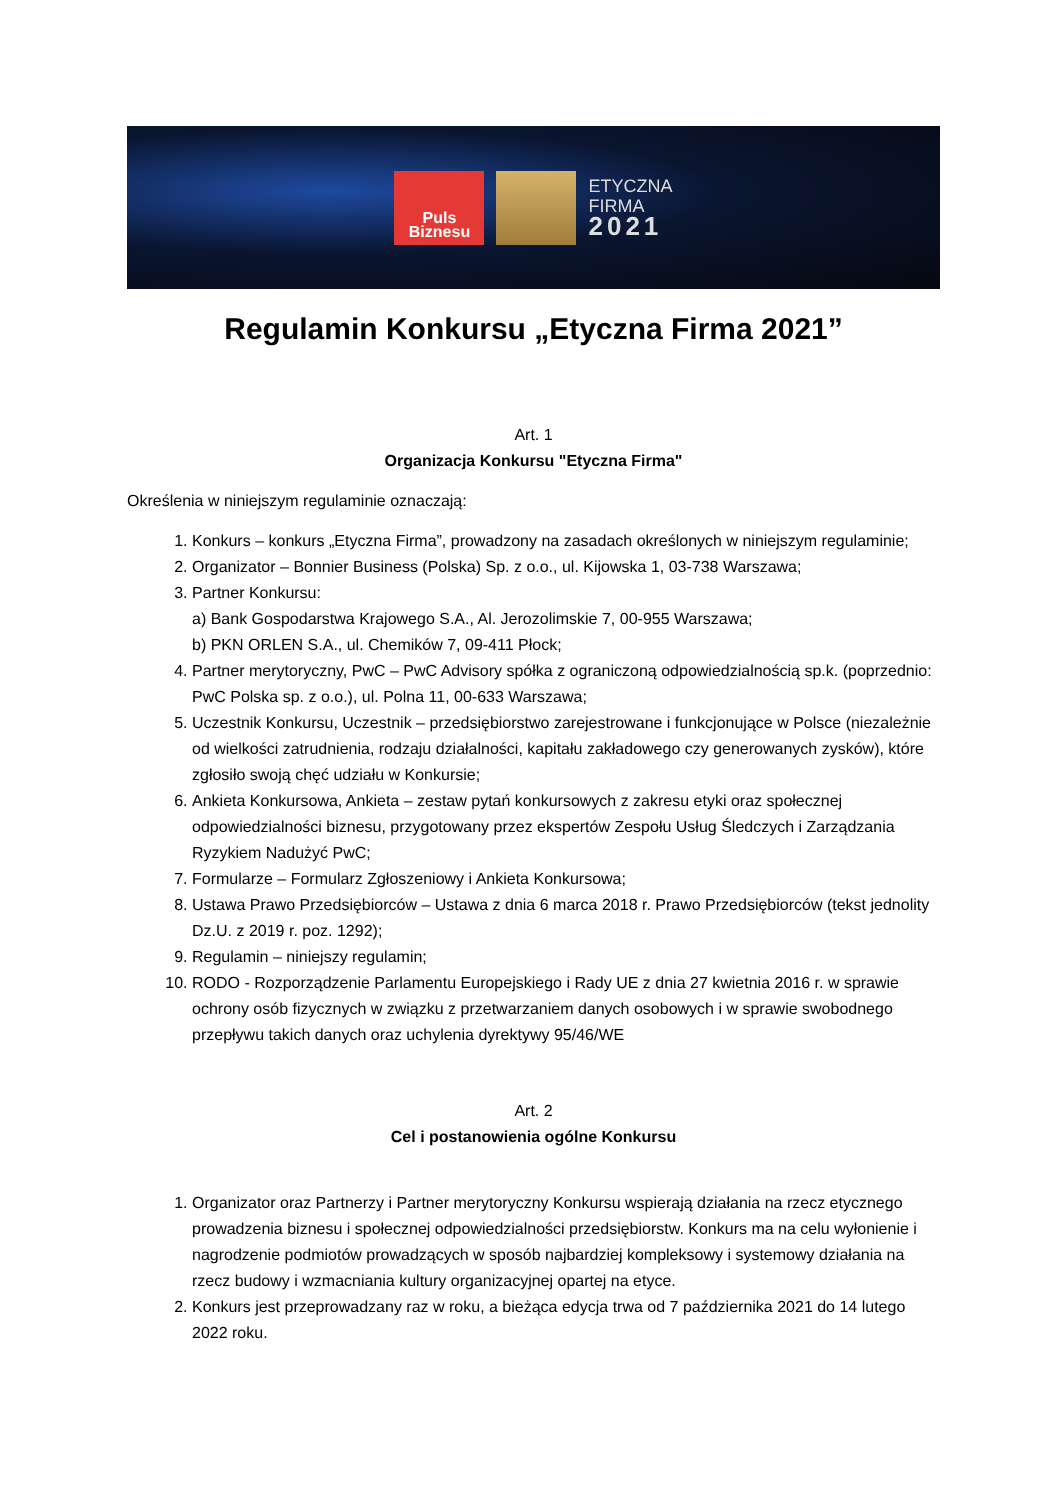Puls
Biznesu
ETYCZNA
FIRMA
2021
Regulamin Konkursu „Etyczna Firma 2021”
Art. 1
Organizacja Konkursu "Etyczna Firma"
Określenia w niniejszym regulaminie oznaczają:
1. Konkurs – konkurs „Etyczna Firma”, prowadzony na zasadach określonych w niniejszym regulaminie;
2. Organizator – Bonnier Business (Polska) Sp. z o.o., ul. Kijowska 1, 03-738 Warszawa;
3. Partner Konkursu:
a) Bank Gospodarstwa Krajowego S.A., Al. Jerozolimskie 7, 00-955 Warszawa;
b) PKN ORLEN S.A., ul. Chemików 7, 09-411 Płock;
4. Partner merytoryczny, PwC – PwC Advisory spółka z ograniczoną odpowiedzialnością sp.k. (poprzednio: PwC Polska sp. z o.o.), ul. Polna 11, 00-633 Warszawa;
5. Uczestnik Konkursu, Uczestnik – przedsiębiorstwo zarejestrowane i funkcjonujące w Polsce (niezależnie od wielkości zatrudnienia, rodzaju działalności, kapitału zakładowego czy generowanych zysków), które zgłosiło swoją chęć udziału w Konkursie;
6. Ankieta Konkursowa, Ankieta – zestaw pytań konkursowych z zakresu etyki oraz społecznej odpowiedzialności biznesu, przygotowany przez ekspertów Zespołu Usług Śledczych i Zarządzania Ryzykiem Nadużyć PwC;
7. Formularze – Formularz Zgłoszeniowy i Ankieta Konkursowa;
8. Ustawa Prawo Przedsiębiorców – Ustawa z dnia 6 marca 2018 r. Prawo Przedsiębiorców (tekst jednolity Dz.U. z 2019 r. poz. 1292);
9. Regulamin – niniejszy regulamin;
10. RODO - Rozporządzenie Parlamentu Europejskiego i Rady UE z dnia 27 kwietnia 2016 r. w sprawie ochrony osób fizycznych w związku z przetwarzaniem danych osobowych i w sprawie swobodnego przepływu takich danych oraz uchylenia dyrektywy 95/46/WE
Art. 2
Cel i postanowienia ogólne Konkursu
1. Organizator oraz Partnerzy i Partner merytoryczny Konkursu wspierają działania na rzecz etycznego prowadzenia biznesu i społecznej odpowiedzialności przedsiębiorstw. Konkurs ma na celu wyłonienie i nagrodzenie podmiotów prowadzących w sposób najbardziej kompleksowy i systemowy działania na rzecz budowy i wzmacniania kultury organizacyjnej opartej na etyce.
2. Konkurs jest przeprowadzany raz w roku, a bieżąca edycja trwa od 7 października 2021 do 14 lutego 2022 roku.